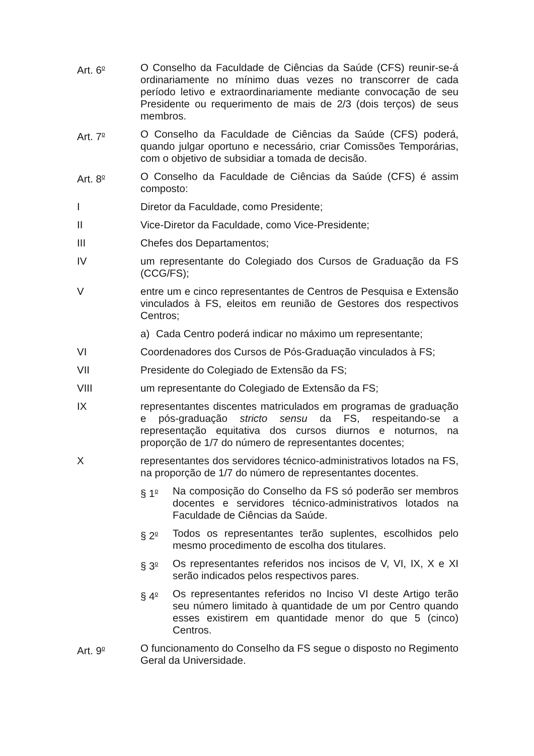Art. 6<sup>o</sup>
O Conselho da Faculdade de Ciências da Saúde (CFS) reunir-se-á ordinariamente no mínimo duas vezes no transcorrer de cada período letivo e extraordinariamente mediante convocação de seu Presidente ou requerimento de mais de 2/3 (dois terços) de seus membros.
Art. 7<sup>o</sup>
O Conselho da Faculdade de Ciências da Saúde (CFS) poderá, quando julgar oportuno e necessário, criar Comissões Temporárias, com o objetivo de subsidiar a tomada de decisão.
Art. 8<sup>o</sup>
O Conselho da Faculdade de Ciências da Saúde (CFS) é assim composto:
I Diretor da Faculdade, como Presidente;
II Vice-Diretor da Faculdade, como Vice-Presidente;
III Chefes dos Departamentos;
IV um representante do Colegiado dos Cursos de Graduação da FS (CCG/FS);
V entre um e cinco representantes de Centros de Pesquisa e Extensão vinculados à FS, eleitos em reunião de Gestores dos respectivos Centros;
a) Cada Centro poderá indicar no máximo um representante;
VI Coordenadores dos Cursos de Pós-Graduação vinculados à FS;
VII Presidente do Colegiado de Extensão da FS;
VIII um representante do Colegiado de Extensão da FS;
IX representantes discentes matriculados em programas de graduação e pós-graduação stricto sensu da FS, respeitando-se a representação equitativa dos cursos diurnos e noturnos, na proporção de 1/7 do número de representantes docentes;
X representantes dos servidores técnico-administrativos lotados na FS, na proporção de 1/7 do número de representantes docentes.
§ 1<sup>o</sup>
Na composição do Conselho da FS só poderão ser membros docentes e servidores técnico-administrativos lotados na Faculdade de Ciências da Saúde.
§ 2<sup>o</sup>
Todos os representantes terão suplentes, escolhidos pelo mesmo procedimento de escolha dos titulares.
§ 3<sup>o</sup>
Os representantes referidos nos incisos de V, VI, IX, X e XI serão indicados pelos respectivos pares.
§ 4<sup>o</sup>
Os representantes referidos no Inciso VI deste Artigo terão seu número limitado à quantidade de um por Centro quando esses existirem em quantidade menor do que 5 (cinco) Centros.
Art. 9<sup>o</sup>
O funcionamento do Conselho da FS segue o disposto no Regimento Geral da Universidade.